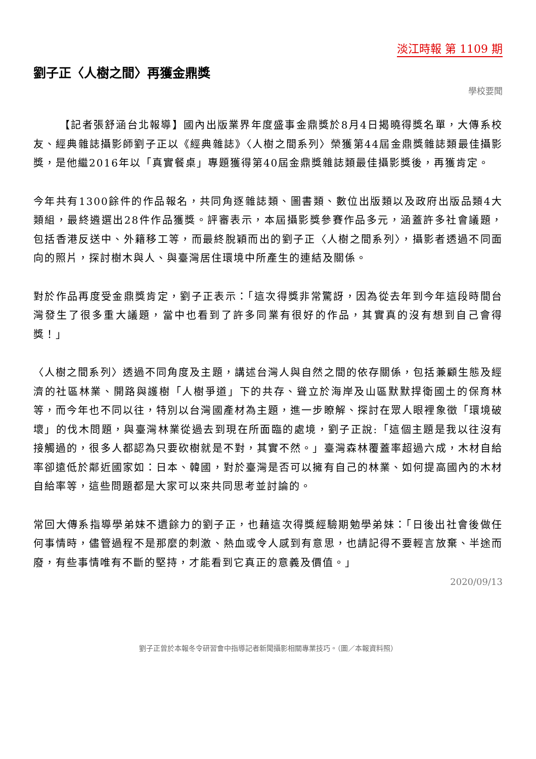淡江時報 第 1109 期
劉子正〈人樹之間〉再獲金鼎獎
學校要聞
【記者張舒涵台北報導】國內出版業界年度盛事金鼎獎於8月4日揭曉得獎名單，大傳系校友、經典雜誌攝影師劉子正以《經典雜誌》〈人樹之間系列〉榮獲第44屆金鼎獎雜誌類最佳攝影獎，是他繼2016年以「真實餐桌」專題獲得第40屆金鼎獎雜誌類最佳攝影獎後，再獲肯定。
今年共有1300餘件的作品報名，共同角逐雜誌類、圖書類、數位出版類以及政府出版品類4大類組，最終遴選出28件作品獲獎。評審表示，本屆攝影獎參賽作品多元，涵蓋許多社會議題，包括香港反送中、外籍移工等，而最終脫穎而出的劉子正〈人樹之間系列〉，攝影者透過不同面向的照片，探討樹木與人、與臺灣居住環境中所產生的連結及關係。
對於作品再度受金鼎獎肯定，劉子正表示：「這次得獎非常驚訝，因為從去年到今年這段時間台灣發生了很多重大議題，當中也看到了許多同業有很好的作品，其實真的沒有想到自己會得獎！」
〈人樹之間系列〉透過不同角度及主題，講述台灣人與自然之間的依存關係，包括兼顧生態及經濟的社區林業、開路與護樹「人樹爭道」下的共存、聳立於海岸及山區默默捍衛國土的保育林等，而今年也不同以往，特別以台灣國產材為主題，進一步瞭解、探討在眾人眼裡象徵「環境破壞」的伐木問題，與臺灣林業從過去到現在所面臨的處境，劉子正說:「這個主題是我以往沒有接觸過的，很多人都認為只要砍樹就是不對，其實不然。」臺灣森林覆蓋率超過六成，木材自給率卻遠低於鄰近國家如：日本、韓國，對於臺灣是否可以擁有自己的林業、如何提高國內的木材自給率等，這些問題都是大家可以來共同思考並討論的。
常回大傳系指導學弟妹不遺餘力的劉子正，也藉這次得獎經驗期勉學弟妹：「日後出社會後做任何事情時，儘管過程不是那麼的刺激、熱血或令人感到有意思，也請記得不要輕言放棄、半途而廢，有些事情唯有不斷的堅持，才能看到它真正的意義及價值。」
2020/09/13
劉子正曾於本報冬令研習會中指導記者新聞攝影相關專業技巧。（圖／本報資料照）